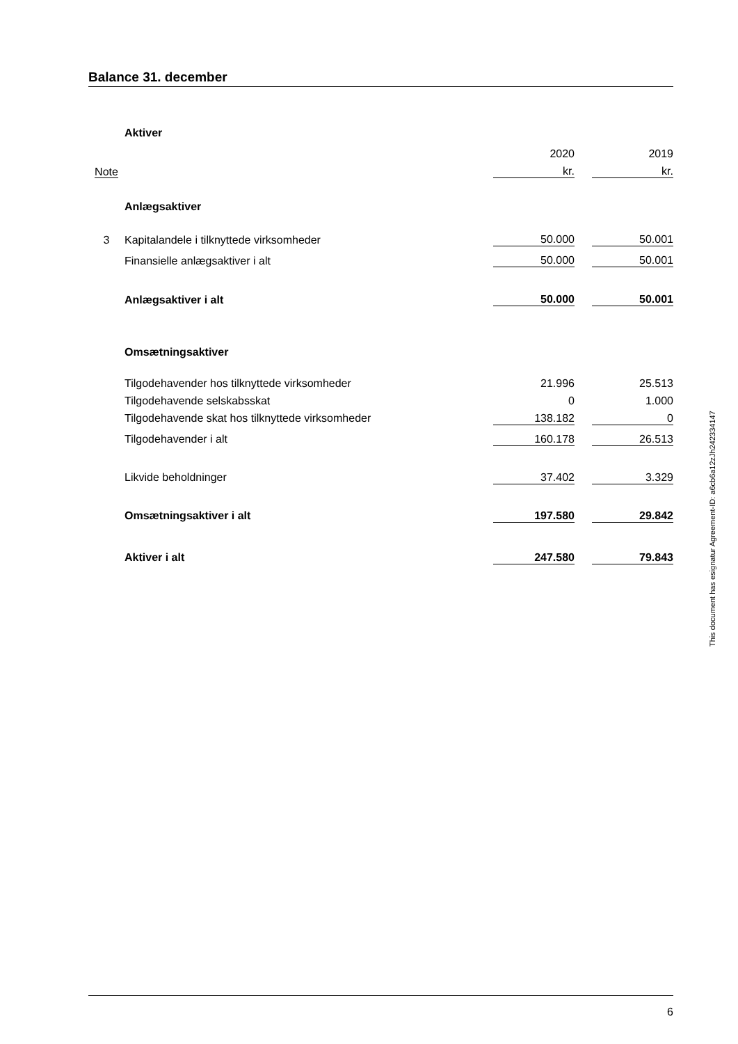Balance 31. december
| | Aktiver | | | |
| | | 2020 | | 2019 |
| Note | | kr. | | kr. |
| | Anlægsaktiver | | | |
| 3 | Kapitalandele i tilknyttede virksomheder | 50.000 | | 50.001 |
| | Finansielle anlægsaktiver i alt | 50.000 | | 50.001 |
| | Anlægsaktiver i alt | 50.000 | | 50.001 |
| | Omsætningsaktiver | | | |
| | Tilgodehavender hos tilknyttede virksomheder | 21.996 | | 25.513 |
| | Tilgodehavende selskabsskat | 0 | | 1.000 |
| | Tilgodehavende skat hos tilknyttede virksomheder | 138.182 | | 0 |
| | Tilgodehavender i alt | 160.178 | | 26.513 |
| | Likvide beholdninger | 37.402 | | 3.329 |
| | Omsætningsaktiver i alt | 197.580 | | 29.842 |
| | Aktiver i alt | 247.580 | | 79.843 |
This document has esignatur Agreement-ID: a6cb6a12zJh242334147
6